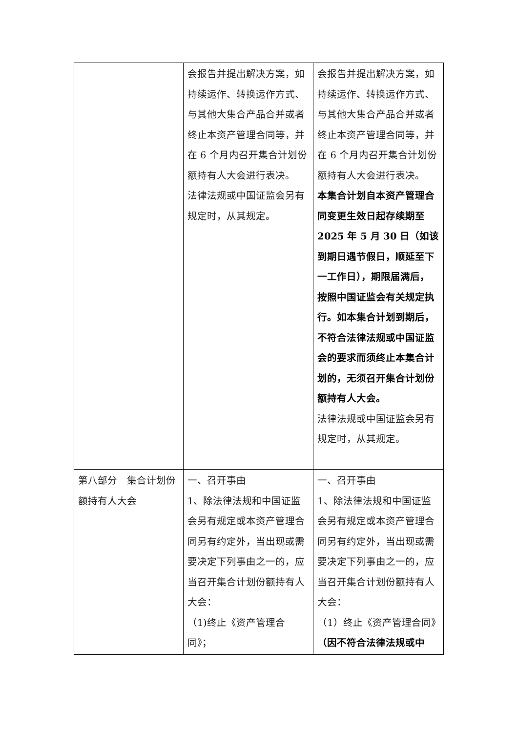| | 会报告并提出解决方案，如持续运作、转换运作方式、与其他大集合产品合并或者终止本资产管理合同等，并在 6 个月内召开集合计划份额持有人大会进行表决。 法律法规或中国证监会另有规定时，从其规定。 | 会报告并提出解决方案，如持续运作、转换运作方式、与其他大集合产品合并或者终止本资产管理合同等，并在 6 个月内召开集合计划份额持有人大会进行表决。 本集合计划自本资产管理合同变更生效日起存续期至 2025 年 5 月 30 日（如该到期日遇节假日，顺延至下一工作日），期限届满后，按照中国证监会有关规定执行。如本集合计划到期后，不符合法律法规或中国证监会的要求而须终止本集合计划的，无须召开集合计划份额持有人大会。 法律法规或中国证监会另有规定时，从其规定。 |
| 第八部分 集合计划份额持有人大会 | 一、召开事由 1、除法律法规和中国证监会另有规定或本资产管理合同另有约定外，当出现或需要决定下列事由之一的，应当召开集合计划份额持有人大会： （1)终止《资产管理合同》； | 一、召开事由 1、除法律法规和中国证监会另有规定或本资产管理合同另有约定外，当出现或需要决定下列事由之一的，应当召开集合计划份额持有人大会： （1）终止《资产管理合同》 （因不符合法律法规或中 |